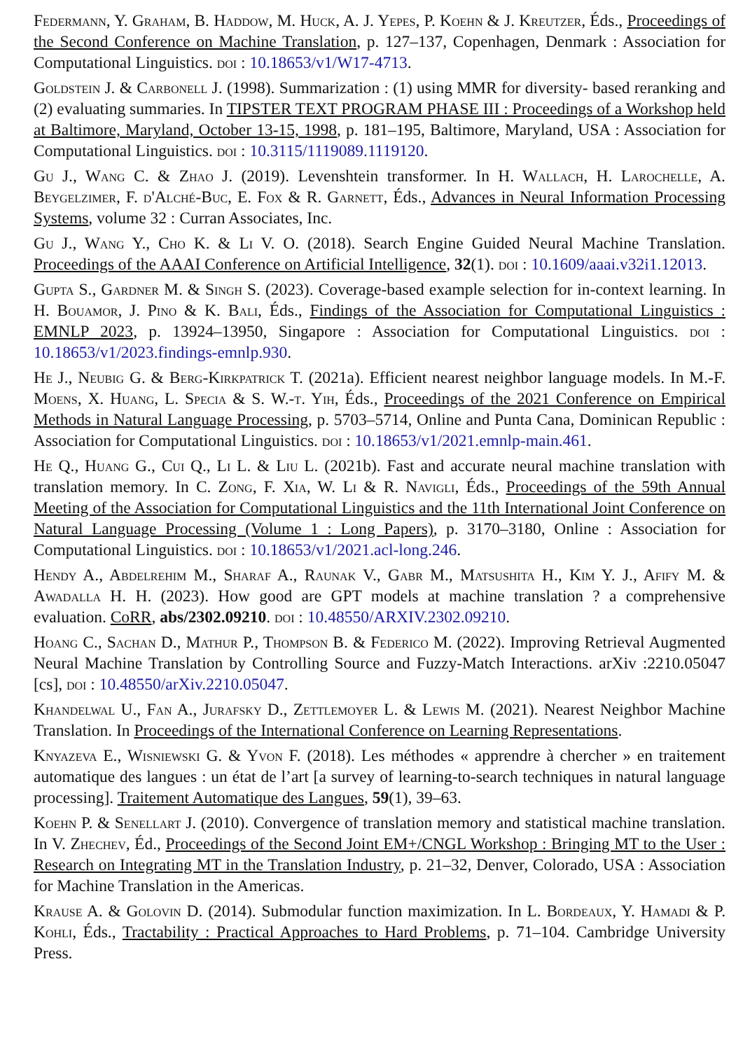Federmann, Y. Graham, B. Haddow, M. Huck, A. J. Yepes, P. Koehn & J. Kreutzer, Éds., Proceedings of the Second Conference on Machine Translation, p. 127–137, Copenhagen, Denmark : Association for Computational Linguistics. doi : 10.18653/v1/W17-4713.
Goldstein J. & Carbonell J. (1998). Summarization : (1) using MMR for diversity- based reranking and (2) evaluating summaries. In TIPSTER TEXT PROGRAM PHASE III : Proceedings of a Workshop held at Baltimore, Maryland, October 13-15, 1998, p. 181–195, Baltimore, Maryland, USA : Association for Computational Linguistics. doi : 10.3115/1119089.1119120.
Gu J., Wang C. & Zhao J. (2019). Levenshtein transformer. In H. Wallach, H. Larochelle, A. Beygelzimer, F. d'Alché-Buc, E. Fox & R. Garnett, Éds., Advances in Neural Information Processing Systems, volume 32 : Curran Associates, Inc.
Gu J., Wang Y., Cho K. & Li V. O. (2018). Search Engine Guided Neural Machine Translation. Proceedings of the AAAI Conference on Artificial Intelligence, 32(1). doi : 10.1609/aaai.v32i1.12013.
Gupta S., Gardner M. & Singh S. (2023). Coverage-based example selection for in-context learning. In H. Bouamor, J. Pino & K. Bali, Éds., Findings of the Association for Computational Linguistics : EMNLP 2023, p. 13924–13950, Singapore : Association for Computational Linguistics. doi : 10.18653/v1/2023.findings-emnlp.930.
He J., Neubig G. & Berg-Kirkpatrick T. (2021a). Efficient nearest neighbor language models. In M.-F. Moens, X. Huang, L. Specia & S. W.-t. Yih, Éds., Proceedings of the 2021 Conference on Empirical Methods in Natural Language Processing, p. 5703–5714, Online and Punta Cana, Dominican Republic : Association for Computational Linguistics. doi : 10.18653/v1/2021.emnlp-main.461.
He Q., Huang G., Cui Q., Li L. & Liu L. (2021b). Fast and accurate neural machine translation with translation memory. In C. Zong, F. Xia, W. Li & R. Navigli, Éds., Proceedings of the 59th Annual Meeting of the Association for Computational Linguistics and the 11th International Joint Conference on Natural Language Processing (Volume 1 : Long Papers), p. 3170–3180, Online : Association for Computational Linguistics. doi : 10.18653/v1/2021.acl-long.246.
Hendy A., Abdelrehim M., Sharaf A., Raunak V., Gabr M., Matsushita H., Kim Y. J., Afify M. & Awadalla H. H. (2023). How good are GPT models at machine translation ? a comprehensive evaluation. CoRR, abs/2302.09210. doi : 10.48550/ARXIV.2302.09210.
Hoang C., Sachan D., Mathur P., Thompson B. & Federico M. (2022). Improving Retrieval Augmented Neural Machine Translation by Controlling Source and Fuzzy-Match Interactions. arXiv :2210.05047 [cs], doi : 10.48550/arXiv.2210.05047.
Khandelwal U., Fan A., Jurafsky D., Zettlemoyer L. & Lewis M. (2021). Nearest Neighbor Machine Translation. In Proceedings of the International Conference on Learning Representations.
Knyazeva E., Wisniewski G. & Yvon F. (2018). Les méthodes « apprendre à chercher » en traitement automatique des langues : un état de l’art [a survey of learning-to-search techniques in natural language processing]. Traitement Automatique des Langues, 59(1), 39–63.
Koehn P. & Senellart J. (2010). Convergence of translation memory and statistical machine translation. In V. Zhechev, Éd., Proceedings of the Second Joint EM+/CNGL Workshop : Bringing MT to the User : Research on Integrating MT in the Translation Industry, p. 21–32, Denver, Colorado, USA : Association for Machine Translation in the Americas.
Krause A. & Golovin D. (2014). Submodular function maximization. In L. Bordeaux, Y. Hamadi & P. Kohli, Éds., Tractability : Practical Approaches to Hard Problems, p. 71–104. Cambridge University Press.